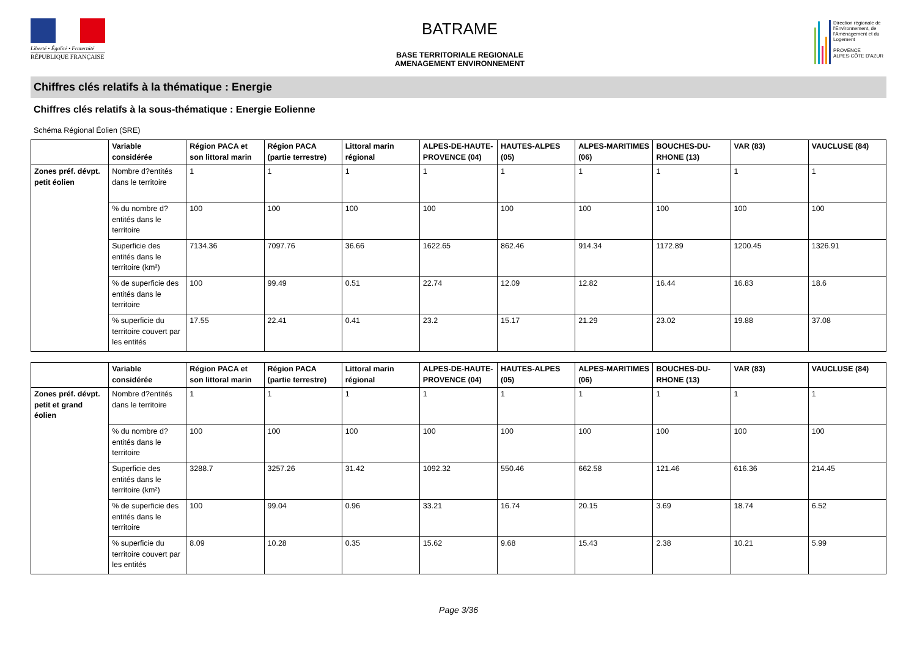Liberté • Égalité • Fraternité
RÉPUBLIQUE FRANÇAISE
BATRAME
BASE TERRITORIALE REGIONALE
AMENAGEMENT ENVIRONNEMENT
Direction régionale de l'Environnement, de l'Aménagement et du Logement
PROVENCE
ALPES-CÔTE D'AZUR
Chiffres clés relatifs à la thématique : Energie
Chiffres clés relatifs à la sous-thématique : Energie Eolienne
Schéma Régional Éolien (SRE)
| | Variable considérée | Région PACA et son littoral marin | Région PACA (partie terrestre) | Littoral marin régional | ALPES-DE-HAUTE-PROVENCE (04) | HAUTES-ALPES (05) | ALPES-MARITIMES (06) | BOUCHES-DU-RHONE (13) | VAR (83) | VAUCLUSE (84) |
| --- | --- | --- | --- | --- | --- | --- | --- | --- | --- | --- |
| Zones préf. dévpt. petit éolien | Nombre d?entités dans le territoire | 1 | 1 | 1 | 1 | 1 | 1 | 1 | 1 | 1 |
| | % du nombre d?entités dans le territoire | 100 | 100 | 100 | 100 | 100 | 100 | 100 | 100 | 100 |
| | Superficie des entités dans le territoire (km²) | 7134.36 | 7097.76 | 36.66 | 1622.65 | 862.46 | 914.34 | 1172.89 | 1200.45 | 1326.91 |
| | % de superficie des entités dans le territoire | 100 | 99.49 | 0.51 | 22.74 | 12.09 | 12.82 | 16.44 | 16.83 | 18.6 |
| | % superficie du territoire couvert par les entités | 17.55 | 22.41 | 0.41 | 23.2 | 15.17 | 21.29 | 23.02 | 19.88 | 37.08 |
| | Variable considérée | Région PACA et son littoral marin | Région PACA (partie terrestre) | Littoral marin régional | ALPES-DE-HAUTE-PROVENCE (04) | HAUTES-ALPES (05) | ALPES-MARITIMES (06) | BOUCHES-DU-RHONE (13) | VAR (83) | VAUCLUSE (84) |
| --- | --- | --- | --- | --- | --- | --- | --- | --- | --- | --- |
| Zones préf. dévpt. petit et grand éolien | Nombre d?entités dans le territoire | 1 | 1 | 1 | 1 | 1 | 1 | 1 | 1 | 1 |
| | % du nombre d?entités dans le territoire | 100 | 100 | 100 | 100 | 100 | 100 | 100 | 100 | 100 |
| | Superficie des entités dans le territoire (km²) | 3288.7 | 3257.26 | 31.42 | 1092.32 | 550.46 | 662.58 | 121.46 | 616.36 | 214.45 |
| | % de superficie des entités dans le territoire | 100 | 99.04 | 0.96 | 33.21 | 16.74 | 20.15 | 3.69 | 18.74 | 6.52 |
| | % superficie du territoire couvert par les entités | 8.09 | 10.28 | 0.35 | 15.62 | 9.68 | 15.43 | 2.38 | 10.21 | 5.99 |
Page 3/36